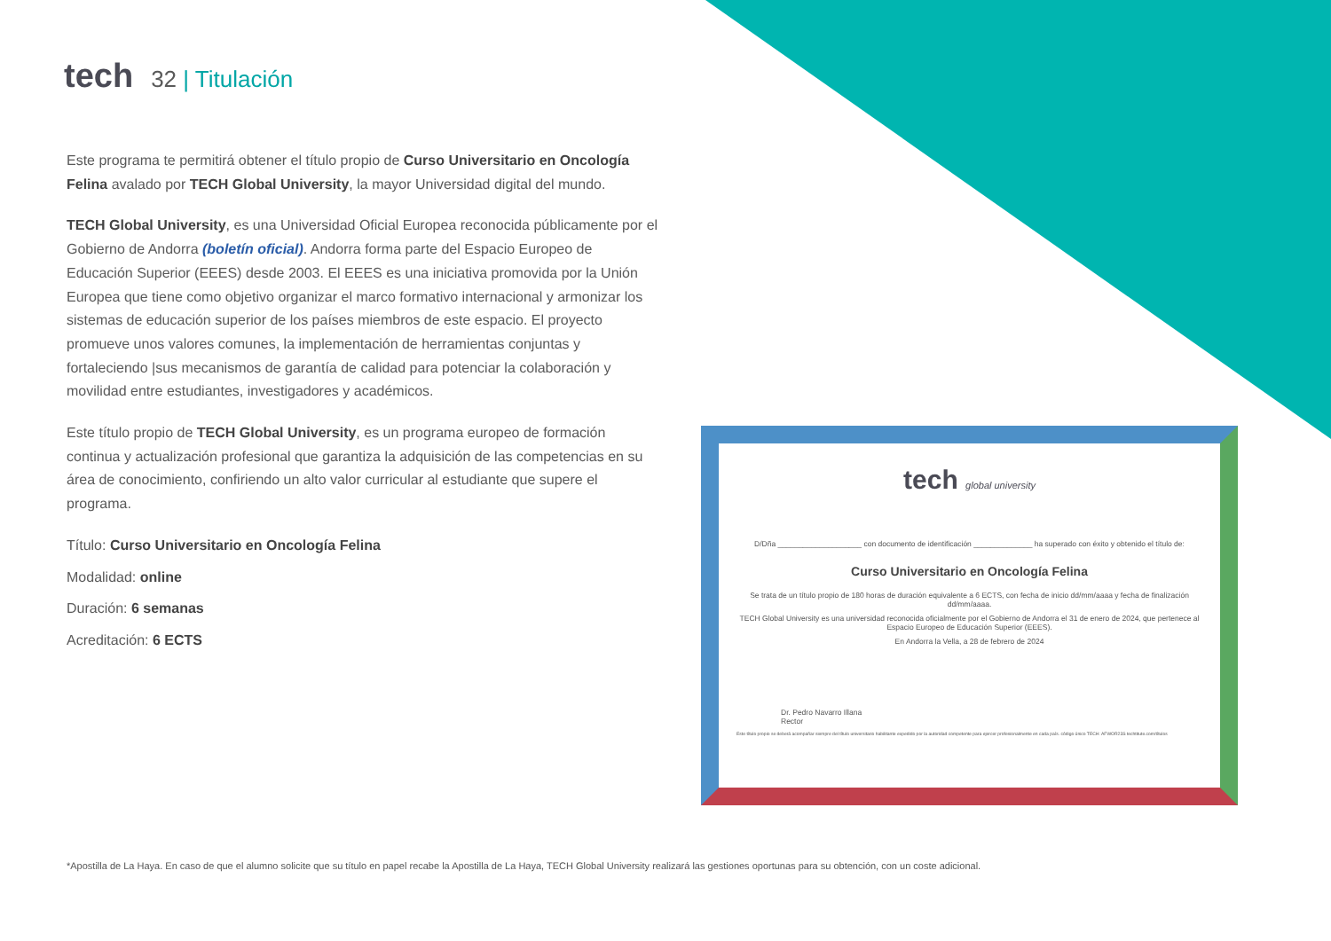tech 32 | Titulación
Este programa te permitirá obtener el título propio de Curso Universitario en Oncología Felina avalado por TECH Global University, la mayor Universidad digital del mundo.
TECH Global University, es una Universidad Oficial Europea reconocida públicamente por el Gobierno de Andorra (boletín oficial). Andorra forma parte del Espacio Europeo de Educación Superior (EEES) desde 2003. El EEES es una iniciativa promovida por la Unión Europea que tiene como objetivo organizar el marco formativo internacional y armonizar los sistemas de educación superior de los países miembros de este espacio. El proyecto promueve unos valores comunes, la implementación de herramientas conjuntas y fortaleciendo |sus mecanismos de garantía de calidad para potenciar la colaboración y movilidad entre estudiantes, investigadores y académicos.
Este título propio de TECH Global University, es un programa europeo de formación continua y actualización profesional que garantiza la adquisición de las competencias en su área de conocimiento, confiriendo un alto valor curricular al estudiante que supere el programa.
Título: Curso Universitario en Oncología Felina
Modalidad: online
Duración: 6 semanas
Acreditación: 6 ECTS
tech global university
D/Dña ____________________ con documento de identificación ______________ ha superado con éxito y obtenido el título de:
Curso Universitario en Oncología Felina
Se trata de un título propio de 180 horas de duración equivalente a 6 ECTS, con fecha de inicio dd/mm/aaaa y fecha de finalización dd/mm/aaaa.
TECH Global University es una universidad reconocida oficialmente por el Gobierno de Andorra el 31 de enero de 2024, que pertenece al Espacio Europeo de Educación Superior (EEES).
En Andorra la Vella, a 28 de febrero de 2024
Dr. Pedro Navarro Illana
Rector
Este título propio se deberá acompañar siempre del título universitario habilitante expedido por la autoridad competente para ejercer profesionalmente en cada país. código único TECH: AFWOR23S techtitute.com/títulos
*Apostilla de La Haya. En caso de que el alumno solicite que su título en papel recabe la Apostilla de La Haya, TECH Global University realizará las gestiones oportunas para su obtención, con un coste adicional.